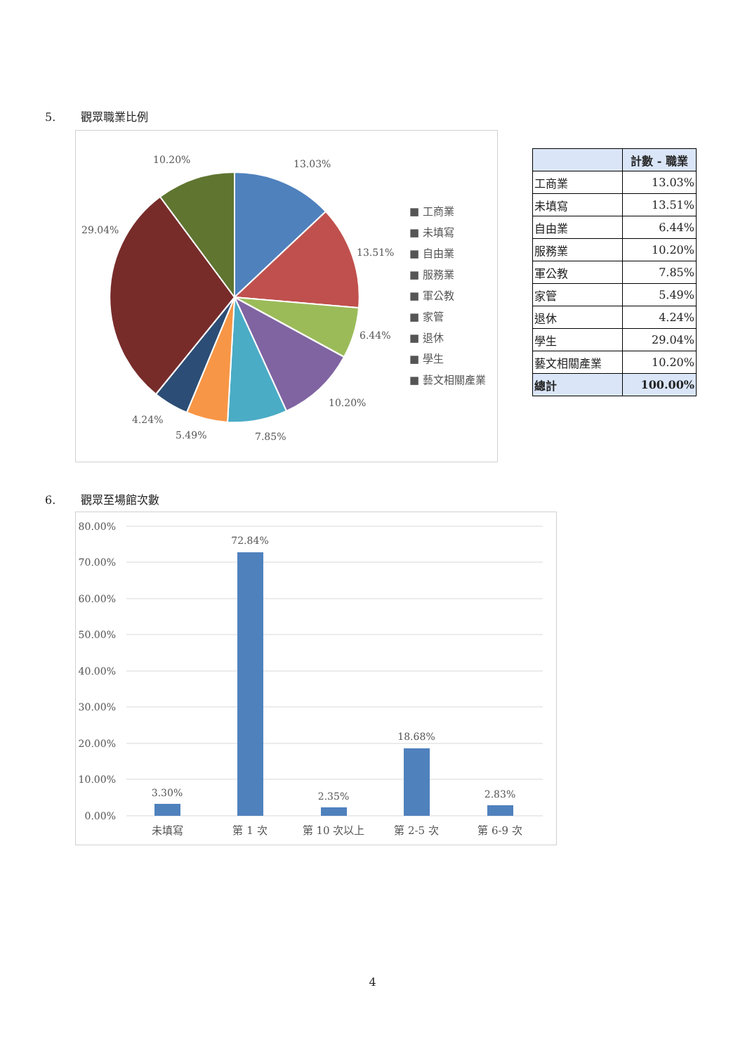5. 觀眾職業比例
13.03%
10.20%
29.04%
13.51%
6.44%
10.20%
4.24%
5.49%
7.85%
■ 工商業
■ 未填寫
■ 自由業
■ 服務業
■ 軍公教
■ 家管
■ 退休
■ 學生
■ 藝文相關產業
| | 計數 - 職業 |
| --- | --- |
| 工商業 | 13.03% |
| 未填寫 | 13.51% |
| 自由業 | 6.44% |
| 服務業 | 10.20% |
| 軍公教 | 7.85% |
| 家管 | 5.49% |
| 退休 | 4.24% |
| 學生 | 29.04% |
| 藝文相關產業 | 10.20% |
| 總計 | 100.00% |
6. 觀眾至場館次數
80.00%
70.00%
60.00%
50.00%
40.00%
30.00%
20.00%
10.00%
0.00%
3.30%
72.84%
2.35%
18.68%
2.83%
未填寫
第 1 次
第 10 次以上
第 2-5 次
第 6-9 次
4